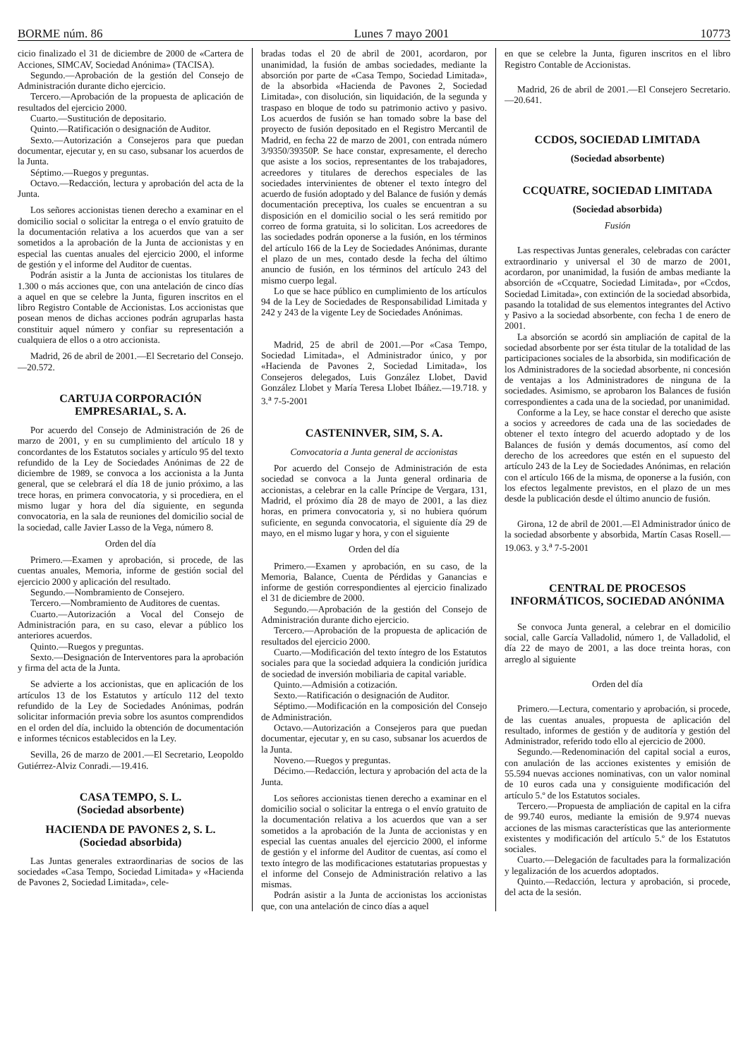BORME núm. 86 Lunes 7 mayo 2001 10773
cicio finalizado el 31 de diciembre de 2000 de «Cartera de Acciones, SIMCAV, Sociedad Anónima» (TACISA).
Segundo.—Aprobación de la gestión del Consejo de Administración durante dicho ejercicio.
Tercero.—Aprobación de la propuesta de aplicación de resultados del ejercicio 2000.
Cuarto.—Sustitución de depositario.
Quinto.—Ratificación o designación de Auditor.
Sexto.—Autorización a Consejeros para que puedan documentar, ejecutar y, en su caso, subsanar los acuerdos de la Junta.
Séptimo.—Ruegos y preguntas.
Octavo.—Redacción, lectura y aprobación del acta de la Junta.
Los señores accionistas tienen derecho a examinar en el domicilio social o solicitar la entrega o el envío gratuito de la documentación relativa a los acuerdos que van a ser sometidos a la aprobación de la Junta de accionistas y en especial las cuentas anuales del ejercicio 2000, el informe de gestión y el informe del Auditor de cuentas.
Podrán asistir a la Junta de accionistas los titulares de 1.300 o más acciones que, con una antelación de cinco días a aquel en que se celebre la Junta, figuren inscritos en el libro Registro Contable de Accionistas. Los accionistas que posean menos de dichas acciones podrán agruparlas hasta constituir aquel número y confiar su representación a cualquiera de ellos o a otro accionista.
Madrid, 26 de abril de 2001.—El Secretario del Consejo.—20.572.
CARTUJA CORPORACIÓN EMPRESARIAL, S. A.
Por acuerdo del Consejo de Administración de 26 de marzo de 2001, y en su cumplimiento del artículo 18 y concordantes de los Estatutos sociales y artículo 95 del texto refundido de la Ley de Sociedades Anónimas de 22 de diciembre de 1989, se convoca a los accionista a la Junta general, que se celebrará el día 18 de junio próximo, a las trece horas, en primera convocatoria, y si procediera, en el mismo lugar y hora del día siguiente, en segunda convocatoria, en la sala de reuniones del domicilio social de la sociedad, calle Javier Lasso de la Vega, número 8.
Orden del día
Primero.—Examen y aprobación, si procede, de las cuentas anuales, Memoria, informe de gestión social del ejercicio 2000 y aplicación del resultado.
Segundo.—Nombramiento de Consejero.
Tercero.—Nombramiento de Auditores de cuentas.
Cuarto.—Autorización a Vocal del Consejo de Administración para, en su caso, elevar a público los anteriores acuerdos.
Quinto.—Ruegos y preguntas.
Sexto.—Designación de Interventores para la aprobación y firma del acta de la Junta.
Se advierte a los accionistas, que en aplicación de los artículos 13 de los Estatutos y artículo 112 del texto refundido de la Ley de Sociedades Anónimas, podrán solicitar información previa sobre los asuntos comprendidos en el orden del día, incluido la obtención de documentación e informes técnicos establecidos en la Ley.
Sevilla, 26 de marzo de 2001.—El Secretario, Leopoldo Gutiérrez-Alviz Conradi.—19.416.
CASA TEMPO, S. L.
(Sociedad absorbente)
HACIENDA DE PAVONES 2, S. L.
(Sociedad absorbida)
Las Juntas generales extraordinarias de socios de las sociedades «Casa Tempo, Sociedad Limitada» y «Hacienda de Pavones 2, Sociedad Limitada», cele-
bradas todas el 20 de abril de 2001, acordaron, por unanimidad, la fusión de ambas sociedades, mediante la absorción por parte de «Casa Tempo, Sociedad Limitada», de la absorbida «Hacienda de Pavones 2, Sociedad Limitada», con disolución, sin liquidación, de la segunda y traspaso en bloque de todo su patrimonio activo y pasivo. Los acuerdos de fusión se han tomado sobre la base del proyecto de fusión depositado en el Registro Mercantil de Madrid, en fecha 22 de marzo de 2001, con entrada número 3/9350/39350P. Se hace constar, expresamente, el derecho que asiste a los socios, representantes de los trabajadores, acreedores y titulares de derechos especiales de las sociedades intervinientes de obtener el texto íntegro del acuerdo de fusión adoptado y del Balance de fusión y demás documentación preceptiva, los cuales se encuentran a su disposición en el domicilio social o les será remitido por correo de forma gratuita, si lo solicitan. Los acreedores de las sociedades podrán oponerse a la fusión, en los términos del artículo 166 de la Ley de Sociedades Anónimas, durante el plazo de un mes, contado desde la fecha del último anuncio de fusión, en los términos del artículo 243 del mismo cuerpo legal.
Lo que se hace público en cumplimiento de los artículos 94 de la Ley de Sociedades de Responsabilidad Limitada y 242 y 243 de la vigente Ley de Sociedades Anónimas.
Madrid, 25 de abril de 2001.—Por «Casa Tempo, Sociedad Limitada», el Administrador único, y por «Hacienda de Pavones 2, Sociedad Limitada», los Consejeros delegados, Luis González Llobet, David González Llobet y María Teresa Llobet Ibáñez.—19.718. y 3.<sup>a</sup> 7-5-2001
CASTENINVER, SIM, S. A.
Convocatoria a Junta general de accionistas
Por acuerdo del Consejo de Administración de esta sociedad se convoca a la Junta general ordinaria de accionistas, a celebrar en la calle Príncipe de Vergara, 131, Madrid, el próximo día 28 de mayo de 2001, a las diez horas, en primera convocatoria y, si no hubiera quórum suficiente, en segunda convocatoria, el siguiente día 29 de mayo, en el mismo lugar y hora, y con el siguiente
Orden del día
Primero.—Examen y aprobación, en su caso, de la Memoria, Balance, Cuenta de Pérdidas y Ganancias e informe de gestión correspondientes al ejercicio finalizado el 31 de diciembre de 2000.
Segundo.—Aprobación de la gestión del Consejo de Administración durante dicho ejercicio.
Tercero.—Aprobación de la propuesta de aplicación de resultados del ejercicio 2000.
Cuarto.—Modificación del texto íntegro de los Estatutos sociales para que la sociedad adquiera la condición jurídica de sociedad de inversión mobiliaria de capital variable.
Quinto.—Admisión a cotización.
Sexto.—Ratificación o designación de Auditor.
Séptimo.—Modificación en la composición del Consejo de Administración.
Octavo.—Autorización a Consejeros para que puedan documentar, ejecutar y, en su caso, subsanar los acuerdos de la Junta.
Noveno.—Ruegos y preguntas.
Décimo.—Redacción, lectura y aprobación del acta de la Junta.
Los señores accionistas tienen derecho a examinar en el domicilio social o solicitar la entrega o el envío gratuito de la documentación relativa a los acuerdos que van a ser sometidos a la aprobación de la Junta de accionistas y en especial las cuentas anuales del ejercicio 2000, el informe de gestión y el informe del Auditor de cuentas, así como el texto íntegro de las modificaciones estatutarias propuestas y el informe del Consejo de Administración relativo a las mismas.
Podrán asistir a la Junta de accionistas los accionistas que, con una antelación de cinco días a aquel
en que se celebre la Junta, figuren inscritos en el libro Registro Contable de Accionistas.
Madrid, 26 de abril de 2001.—El Consejero Secretario.—20.641.
CCDOS, SOCIEDAD LIMITADA
(Sociedad absorbente)
CCQUATRE, SOCIEDAD LIMITADA
(Sociedad absorbida)
Fusión
Las respectivas Juntas generales, celebradas con carácter extraordinario y universal el 30 de marzo de 2001, acordaron, por unanimidad, la fusión de ambas mediante la absorción de «Ccquatre, Sociedad Limitada», por «Ccdos, Sociedad Limitada», con extinción de la sociedad absorbida, pasando la totalidad de sus elementos integrantes del Activo y Pasivo a la sociedad absorbente, con fecha 1 de enero de 2001.
La absorción se acordó sin ampliación de capital de la sociedad absorbente por ser ésta titular de la totalidad de las participaciones sociales de la absorbida, sin modificación de los Administradores de la sociedad absorbente, ni concesión de ventajas a los Administradores de ninguna de la sociedades. Asimismo, se aprobaron los Balances de fusión correspondientes a cada una de la sociedad, por unanimidad.
Conforme a la Ley, se hace constar el derecho que asiste a socios y acreedores de cada una de las sociedades de obtener el texto íntegro del acuerdo adoptado y de los Balances de fusión y demás documentos, así como del derecho de los acreedores que estén en el supuesto del artículo 243 de la Ley de Sociedades Anónimas, en relación con el artículo 166 de la misma, de oponerse a la fusión, con los efectos legalmente previstos, en el plazo de un mes desde la publicación desde el último anuncio de fusión.
Girona, 12 de abril de 2001.—El Administrador único de la sociedad absorbente y absorbida, Martín Casas Rosell.—19.063. y 3.<sup>a</sup> 7-5-2001
CENTRAL DE PROCESOS INFORMÁTICOS, SOCIEDAD ANÓNIMA
Se convoca Junta general, a celebrar en el domicilio social, calle García Valladolid, número 1, de Valladolid, el día 22 de mayo de 2001, a las doce treinta horas, con arreglo al siguiente
Orden del día
Primero.—Lectura, comentario y aprobación, si procede, de las cuentas anuales, propuesta de aplicación del resultado, informes de gestión y de auditoría y gestión del Administrador, referido todo ello al ejercicio de 2000.
Segundo.—Redenominación del capital social a euros, con anulación de las acciones existentes y emisión de 55.594 nuevas acciones nominativas, con un valor nominal de 10 euros cada una y consiguiente modificación del artículo 5.º de los Estatutos sociales.
Tercero.—Propuesta de ampliación de capital en la cifra de 99.740 euros, mediante la emisión de 9.974 nuevas acciones de las mismas características que las anteriormente existentes y modificación del artículo 5.º de los Estatutos sociales.
Cuarto.—Delegación de facultades para la formalización y legalización de los acuerdos adoptados.
Quinto.—Redacción, lectura y aprobación, si procede, del acta de la sesión.